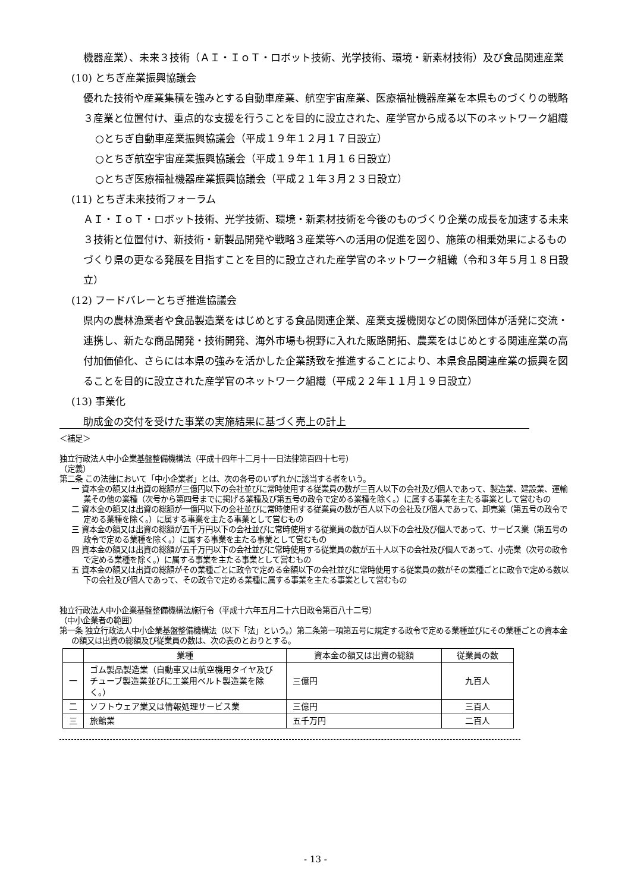機器産業）、未来３技術（ＡＩ・ＩｏＴ・ロボット技術、光学技術、環境・新素材技術）及び食品関連産業
(10) とちぎ産業振興協議会
優れた技術や産業集積を強みとする自動車産業、航空宇宙産業、医療福祉機器産業を本県ものづくりの戦略３産業と位置付け、重点的な支援を行うことを目的に設立された、産学官から成る以下のネットワーク組織
○とちぎ自動車産業振興協議会（平成１９年１２月１７日設立）
○とちぎ航空宇宙産業振興協議会（平成１９年１１月１６日設立）
○とちぎ医療福祉機器産業振興協議会（平成２１年３月２３日設立）
(11) とちぎ未来技術フォーラム
ＡＩ・ＩｏＴ・ロボット技術、光学技術、環境・新素材技術を今後のものづくり企業の成長を加速する未来３技術と位置付け、新技術・新製品開発や戦略３産業等への活用の促進を図り、施策の相乗効果によるものづくり県の更なる発展を目指すことを目的に設立された産学官のネットワーク組織（令和３年５月１８日設立）
(12) フードバレーとちぎ推進協議会
県内の農林漁業者や食品製造業をはじめとする食品関連企業、産業支援機関などの関係団体が活発に交流・連携し、新たな商品開発・技術開発、海外市場も視野に入れた販路開拓、農業をはじめとする関連産業の高付加価値化、さらには本県の強みを活かした企業誘致を推進することにより、本県食品関連産業の振興を図ることを目的に設立された産学官のネットワーク組織（平成２２年１１月１９日設立）
(13) 事業化
助成金の交付を受けた事業の実施結果に基づく売上の計上
＜補足＞
独立行政法人中小企業基盤整備機構法（平成十四年十二月十一日法律第百四十七号）
（定義）
第二条 この法律において「中小企業者」とは、次の各号のいずれかに該当する者をいう。
一 資本金の額又は出資の総額が三億円以下の会社並びに常時使用する従業員の数が三百人以下の会社及び個人であって、製造業、建設業、運輸業その他の業種（次号から第四号までに掲げる業種及び第五号の政令で定める業種を除く。）に属する事業を主たる事業として営むもの
二 資本金の額又は出資の総額が一億円以下の会社並びに常時使用する従業員の数が百人以下の会社及び個人であって、卸売業（第五号の政令で定める業種を除く。）に属する事業を主たる事業として営むもの
三 資本金の額又は出資の総額が五千万円以下の会社並びに常時使用する従業員の数が百人以下の会社及び個人であって、サービス業（第五号の政令で定める業種を除く。）に属する事業を主たる事業として営むもの
四 資本金の額又は出資の総額が五千万円以下の会社並びに常時使用する従業員の数が五十人以下の会社及び個人であって、小売業（次号の政令で定める業種を除く。）に属する事業を主たる事業として営むもの
五 資本金の額又は出資の総額がその業種ごとに政令で定める金額以下の会社並びに常時使用する従業員の数がその業種ごとに政令で定める数以下の会社及び個人であって、その政令で定める業種に属する事業を主たる事業として営むもの
独立行政法人中小企業基盤整備機構法施行令（平成十六年五月二十六日政令第百八十二号）
（中小企業者の範囲）
第一条 独立行政法人中小企業基盤整備機構法（以下「法」という。）第二条第一項第五号に規定する政令で定める業種並びにその業種ごとの資本金の額又は出資の総額及び従業員の数は、次の表のとおりとする。
| | 業種 | 資本金の額又は出資の総額 | 従業員の数 |
| --- | --- | --- | --- |
| 一 | ゴム製品製造業（自動車又は航空機用タイヤ及びチューブ製造業並びに工業用ベルト製造業を除く。） | 三億円 | 九百人 |
| 二 | ソフトウェア業又は情報処理サービス業 | 三億円 | 三百人 |
| 三 | 旅館業 | 五千万円 | 二百人 |
- 13 -